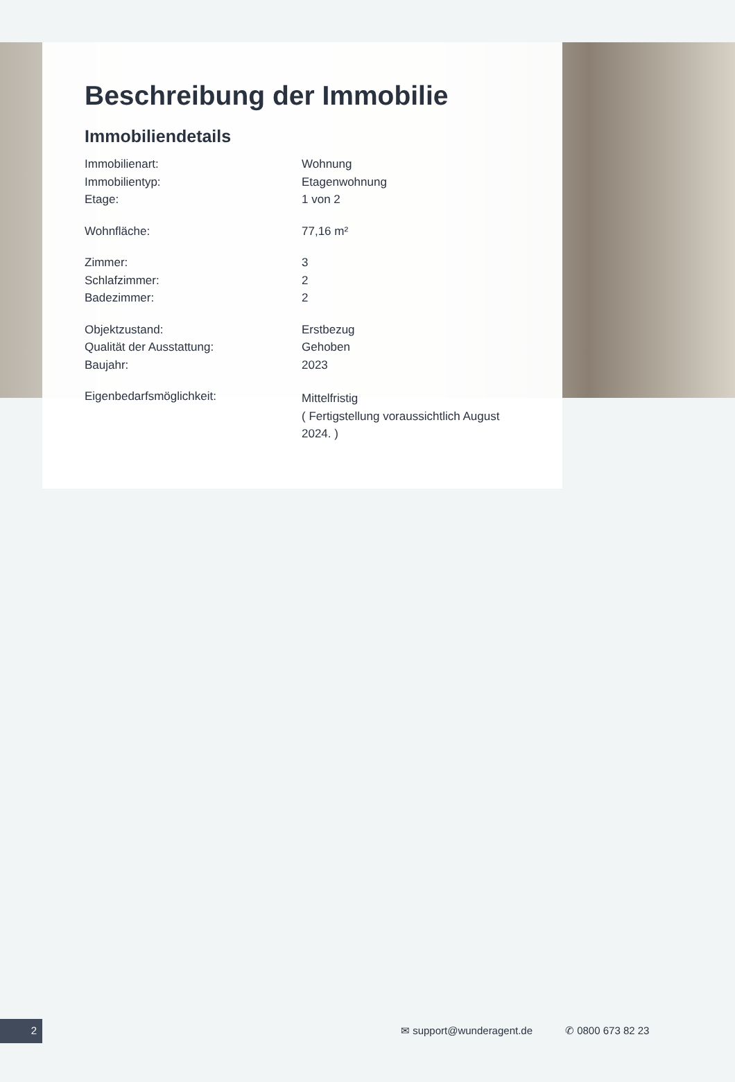Beschreibung der Immobilie
Immobiliendetails
| Immobilienart: | Wohnung |
| Immobilientyp: | Etagenwohnung |
| Etage: | 1 von 2 |
| Wohnfläche: | 77,16 m² |
| Zimmer: | 3 |
| Schlafzimmer: | 2 |
| Badezimmer: | 2 |
| Objektzustand: | Erstbezug |
| Qualität der Ausstattung: | Gehoben |
| Baujahr: | 2023 |
| Eigenbedarfsmöglichkeit: | Mittelfristig ( Fertigstellung voraussichtlich August 2024. ) |
2 ✉ support@wunderagent.de ✆ 0800 673 82 23